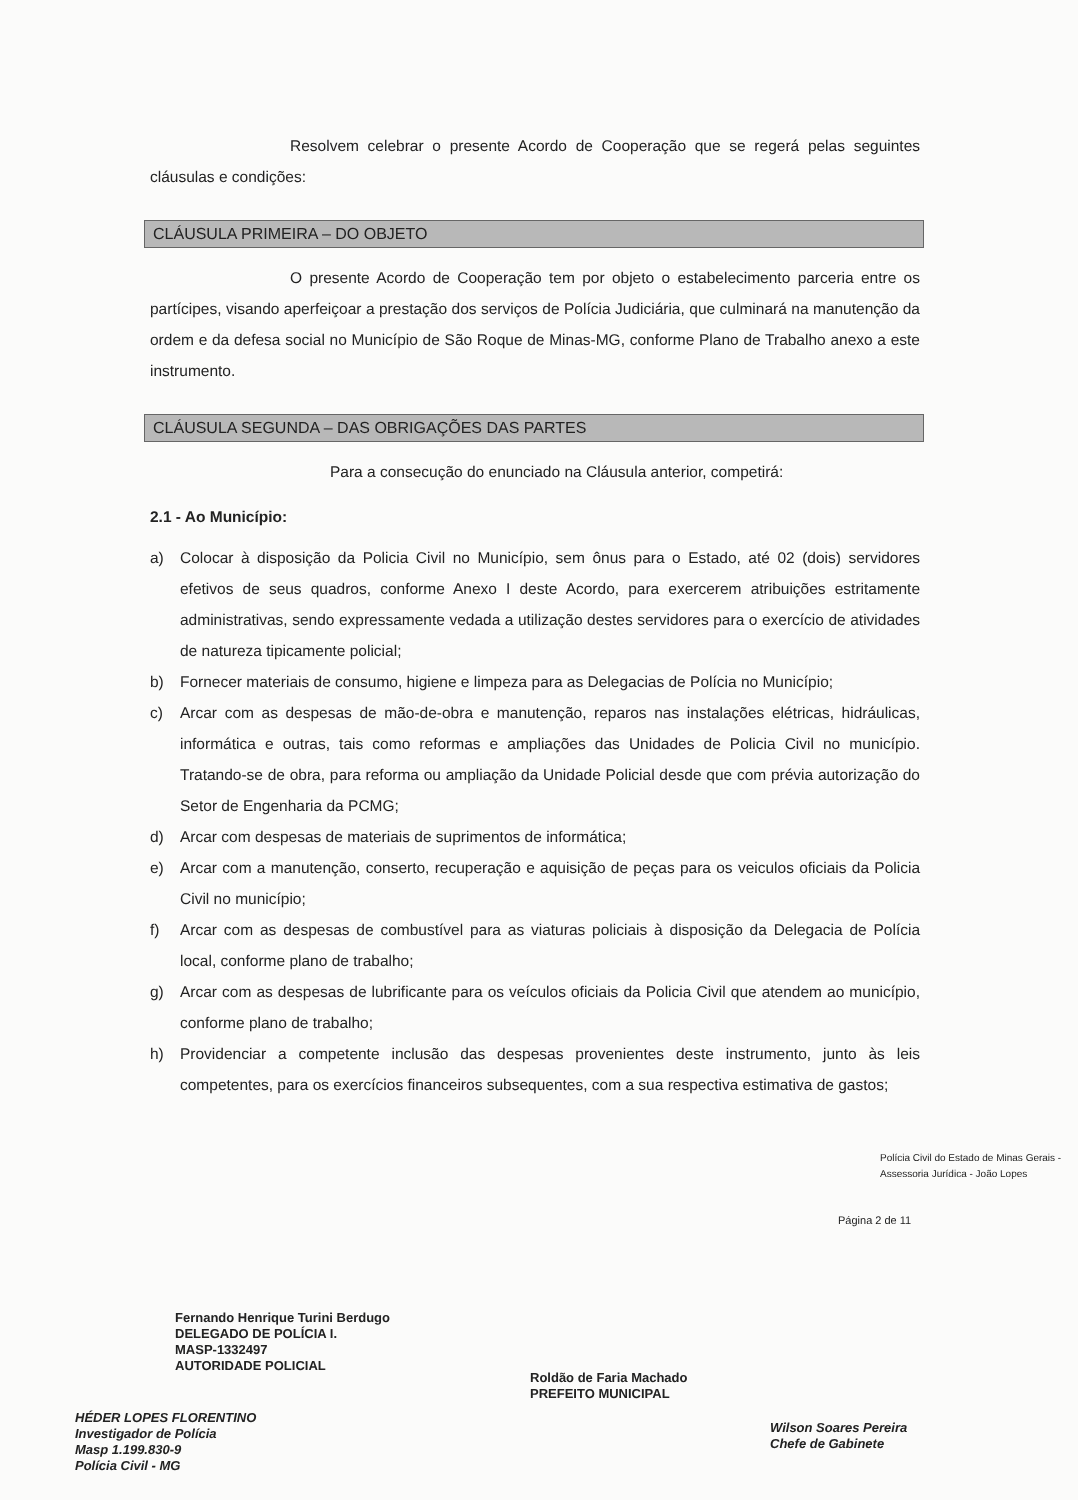Resolvem celebrar o presente Acordo de Cooperação que se regerá pelas seguintes cláusulas e condições:
CLÁUSULA PRIMEIRA – DO OBJETO
O presente Acordo de Cooperação tem por objeto o estabelecimento parceria entre os partícipes, visando aperfeiçoar a prestação dos serviços de Polícia Judiciária, que culminará na manutenção da ordem e da defesa social no Município de São Roque de Minas-MG, conforme Plano de Trabalho anexo a este instrumento.
CLÁUSULA SEGUNDA – DAS OBRIGAÇÕES DAS PARTES
Para a consecução do enunciado na Cláusula anterior, competirá:
2.1 - Ao Município:
a) Colocar à disposição da Policia Civil no Município, sem ônus para o Estado, até 02 (dois) servidores efetivos de seus quadros, conforme Anexo I deste Acordo, para exercerem atribuições estritamente administrativas, sendo expressamente vedada a utilização destes servidores para o exercício de atividades de natureza tipicamente policial;
b) Fornecer materiais de consumo, higiene e limpeza para as Delegacias de Polícia no Município;
c) Arcar com as despesas de mão-de-obra e manutenção, reparos nas instalações elétricas, hidráulicas, informática e outras, tais como reformas e ampliações das Unidades de Policia Civil no município. Tratando-se de obra, para reforma ou ampliação da Unidade Policial desde que com prévia autorização do Setor de Engenharia da PCMG;
d) Arcar com despesas de materiais de suprimentos de informática;
e) Arcar com a manutenção, conserto, recuperação e aquisição de peças para os veiculos oficiais da Policia Civil no município;
f) Arcar com as despesas de combustível para as viaturas policiais à disposição da Delegacia de Polícia local, conforme plano de trabalho;
g) Arcar com as despesas de lubrificante para os veículos oficiais da Policia Civil que atendem ao município, conforme plano de trabalho;
h) Providenciar a competente inclusão das despesas provenientes deste instrumento, junto às leis competentes, para os exercícios financeiros subsequentes, com a sua respectiva estimativa de gastos;
Página 2 de 11
Polícia Civil do Estado de Minas Gerais - Assessoria Jurídica - João Lopes
Fernando Henrique Turini Berdugo
DELEGADO DE POLÍCIA I.
MASP-1332497
AUTORIDADE POLICIAL
Roldão de Faria Machado
PREFEITO MUNICIPAL
HÉDER LOPES FLORENTINO
Investigador de Polícia
Masp 1.199.830-9
Polícia Civil - MG
Wilson Soares Pereira
Chefe de Gabinete